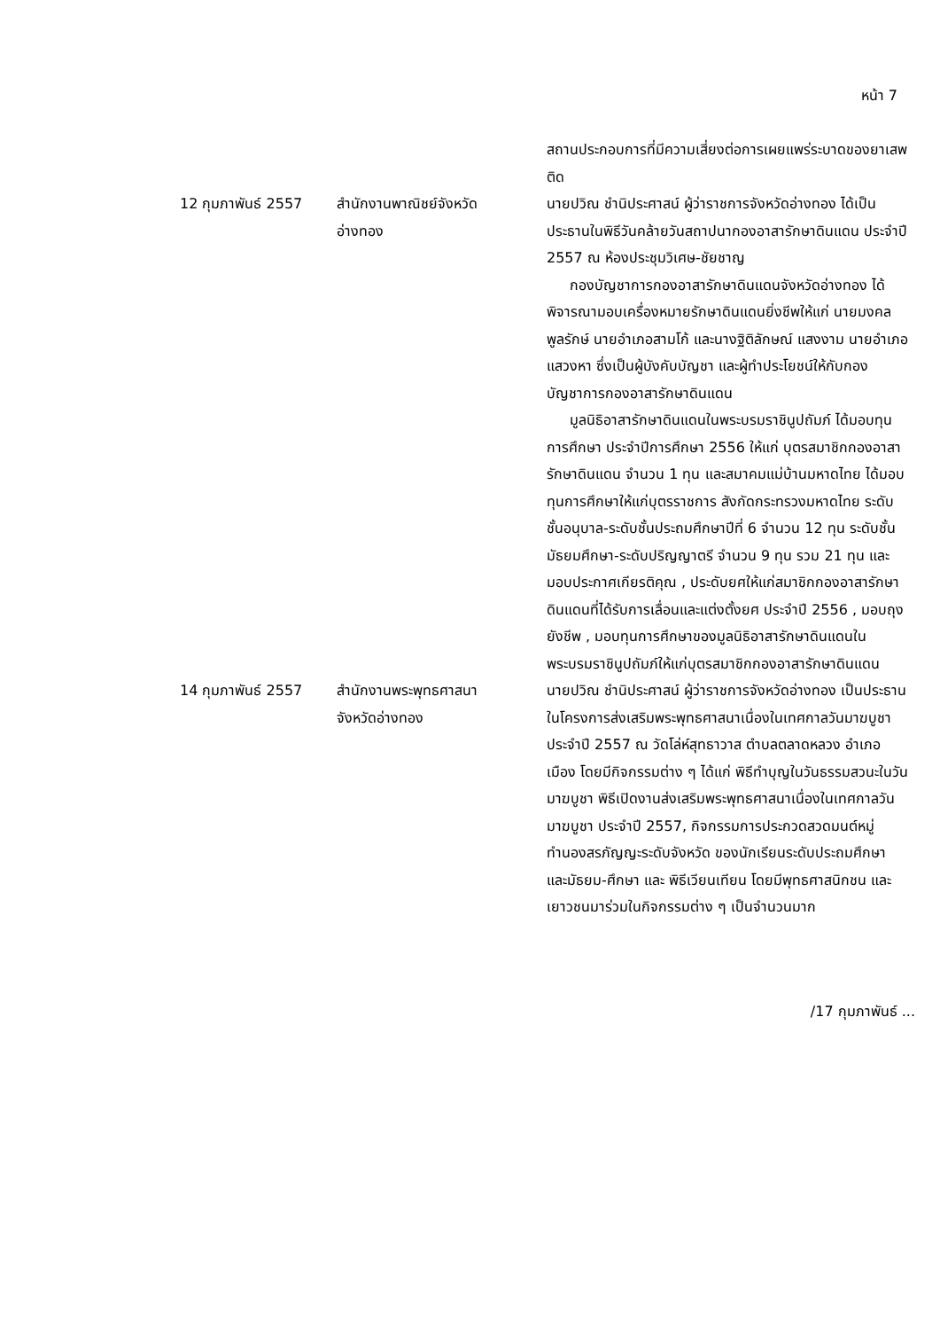หน้า 7
| | | สถานประกอบการที่มีความเสี่ยงต่อการเผยแพร่ระบาดของยาเสพติด |
| 12 กุมภาพันธ์ 2557 | สำนักงานพาณิชย์จังหวัด อ่างทอง | นายปวิณ ชำนิประศาสน์ ผู้ว่าราชการจังหวัดอ่างทอง ได้เป็นประธานในพิธีวันคล้ายวันสถาปนากองอาสารักษาดินแดน ประจำปี 2557 ณ ห้องประชุมวิเศษ-ชัยชาญ กองบัญชาการกองอาสารักษาดินแดนจังหวัดอ่างทอง ได้พิจารณามอบเครื่องหมายรักษาดินแดนยิ่งชีพให้แก่ นายมงคล พูลรักษ์ นายอำเภอสามโก้ และนางฐิติลักษณ์ แสงงาม นายอำเภอแสวงหา ซึ่งเป็นผู้บังคับบัญชา และผู้ทำประโยชน์ให้กับกองบัญชาการกองอาสารักษาดินแดน มูลนิธิอาสารักษาดินแดนในพระบรมราชินูปถัมภ์ ได้มอบทุนการศึกษา ประจำปีการศึกษา 2556 ให้แก่ บุตรสมาชิกกองอาสารักษาดินแดน จำนวน 1 ทุน และสมาคมแม่บ้านมหาดไทย ได้มอบทุนการศึกษาให้แก่บุตรราชการ สังกัดกระทรวงมหาดไทย ระดับชั้นอนุบาล-ระดับชั้นประถมศึกษาปีที่ 6 จำนวน 12 ทุน ระดับชั้นมัธยมศึกษา-ระดับปริญญาตรี จำนวน 9 ทุน รวม 21 ทุน และมอบประกาศเกียรติคุณ , ประดับยศให้แก่สมาชิกกองอาสารักษาดินแดนที่ได้รับการเลื่อนและแต่งตั้งยศ ประจำปี 2556 , มอบถุงยังชีพ , มอบทุนการศึกษาของมูลนิธิอาสารักษาดินแดนในพระบรมราชินูปถัมภ์ให้แก่บุตรสมาชิกกองอาสารักษาดินแดน |
| 14 กุมภาพันธ์ 2557 | สำนักงานพระพุทธศาสนา จังหวัดอ่างทอง | นายปวิณ ชำนิประศาสน์ ผู้ว่าราชการจังหวัดอ่างทอง เป็นประธานในโครงการส่งเสริมพระพุทธศาสนาเนื่องในเทศกาลวันมาฆบูชา ประจำปี 2557 ณ วัดโล่ห์สุทธาวาส ตำบลตลาดหลวง อำเภอเมือง โดยมีกิจกรรมต่าง ๆ ได้แก่ พิธีทำบุญในวันธรรมสวนะในวันมาฆบูชา พิธีเปิดงานส่งเสริมพระพุทธศาสนาเนื่องในเทศกาลวันมาฆบูชา ประจำปี 2557, กิจกรรมการประกวดสวดมนต์หมู่ทำนองสรภัญญะระดับจังหวัด ของนักเรียนระดับประถมศึกษา และมัธยม-ศึกษา และ พิธีเวียนเทียน โดยมีพุทธศาสนิกชน และเยาวชนมาร่วมในกิจกรรมต่าง ๆ เป็นจำนวนมาก |
/17 กุมภาพันธ์ ...